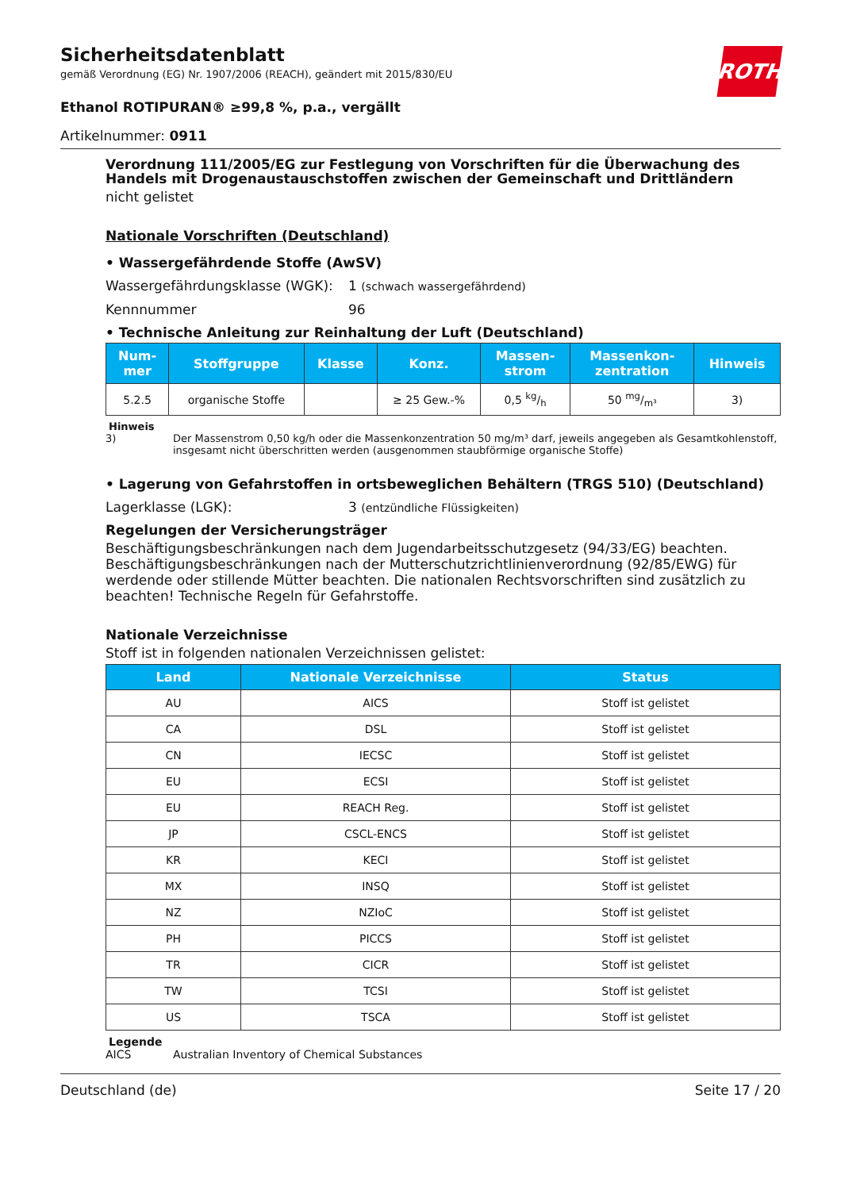ROTH
Sicherheitsdatenblatt
gemäß Verordnung (EG) Nr. 1907/2006 (REACH), geändert mit 2015/830/EU
Ethanol ROTIPURAN® ≥99,8 %, p.a., vergällt
Artikelnummer: 0911
Verordnung 111/2005/EG zur Festlegung von Vorschriften für die Überwachung des Handels mit Drogenaustauschstoffen zwischen der Gemeinschaft und Drittländern
nicht gelistet
Nationale Vorschriften (Deutschland)
• Wassergefährdende Stoffe (AwSV)
Wassergefährdungsklasse (WGK): 1 (schwach wassergefährdend)
Kennnummer 96
• Technische Anleitung zur Reinhaltung der Luft (Deutschland)
| Num- mer | Stoffgruppe | Klasse | Konz. | Massen- strom | Massenkon- zentration | Hinweis |
| --- | --- | --- | --- | --- | --- | --- |
| 5.2.5 | organische Stoffe | | ≥ 25 Gew.-% | 0,5 kg/h | 50 mg/m³ | 3) |
Hinweis
3) Der Massenstrom 0,50 kg/h oder die Massenkonzentration 50 mg/m³ darf, jeweils angegeben als Gesamtkohlenstoff, insgesamt nicht überschritten werden (ausgenommen staubförmige organische Stoffe)
• Lagerung von Gefahrstoffen in ortsbeweglichen Behältern (TRGS 510) (Deutschland)
Lagerklasse (LGK): 3 (entzündliche Flüssigkeiten)
Regelungen der Versicherungsträger
Beschäftigungsbeschränkungen nach dem Jugendarbeitsschutzgesetz (94/33/EG) beachten. Beschäftigungsbeschränkungen nach der Mutterschutzrichtlinienverordnung (92/85/EWG) für werdende oder stillende Mütter beachten. Die nationalen Rechtsvorschriften sind zusätzlich zu beachten! Technische Regeln für Gefahrstoffe.
Nationale Verzeichnisse
Stoff ist in folgenden nationalen Verzeichnissen gelistet:
| Land | Nationale Verzeichnisse | Status |
| --- | --- | --- |
| AU | AICS | Stoff ist gelistet |
| CA | DSL | Stoff ist gelistet |
| CN | IECSC | Stoff ist gelistet |
| EU | ECSI | Stoff ist gelistet |
| EU | REACH Reg. | Stoff ist gelistet |
| JP | CSCL-ENCS | Stoff ist gelistet |
| KR | KECI | Stoff ist gelistet |
| MX | INSQ | Stoff ist gelistet |
| NZ | NZIoC | Stoff ist gelistet |
| PH | PICCS | Stoff ist gelistet |
| TR | CICR | Stoff ist gelistet |
| TW | TCSI | Stoff ist gelistet |
| US | TSCA | Stoff ist gelistet |
Legende
AICS Australian Inventory of Chemical Substances
Deutschland (de) Seite 17 / 20